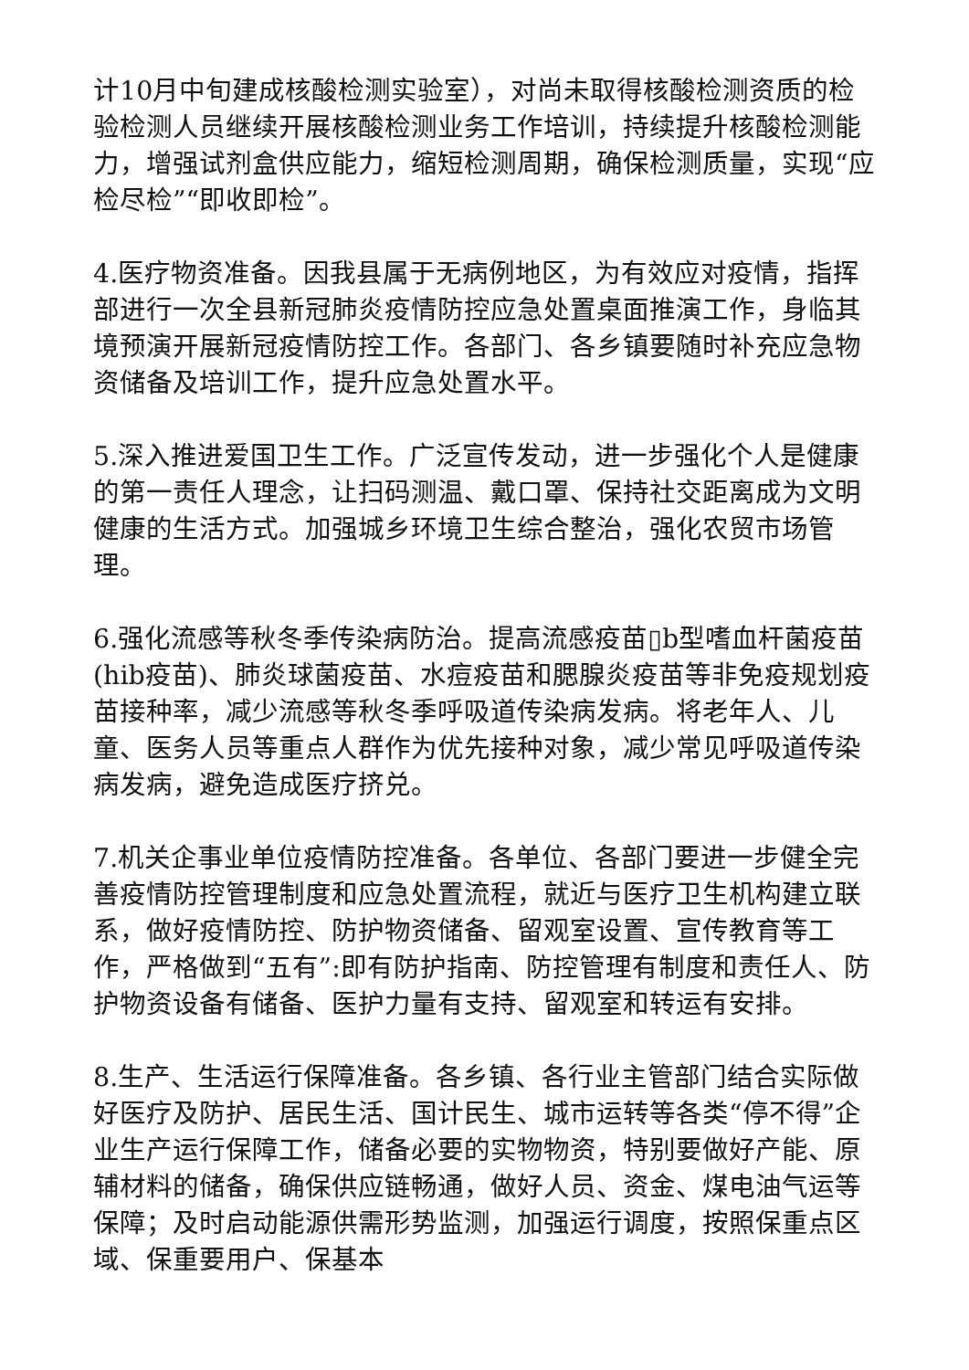计10月中旬建成核酸检测实验室），对尚未取得核酸检测资质的检验检测人员继续开展核酸检测业务工作培训，持续提升核酸检测能力，增强试剂盒供应能力，缩短检测周期，确保检测质量，实现“应检尽检”“即收即检”。
4.医疗物资准备。因我县属于无病例地区，为有效应对疫情，指挥部进行一次全县新冠肺炎疫情防控应急处置桌面推演工作，身临其境预演开展新冠疫情防控工作。各部门、各乡镇要随时补充应急物资储备及培训工作，提升应急处置水平。
5.深入推进爱国卫生工作。广泛宣传发动，进一步强化个人是健康的第一责任人理念，让扫码测温、戴口罩、保持社交距离成为文明健康的生活方式。加强城乡环境卫生综合整治，强化农贸市场管理。
6.强化流感等秋冬季传染病防治。提高流感疫苗▯b型嗜血杆菌疫苗(hib疫苗)、肺炎球菌疫苗、水痘疫苗和腮腺炎疫苗等非免疫规划疫苗接种率，减少流感等秋冬季呼吸道传染病发病。将老年人、儿童、医务人员等重点人群作为优先接种对象，减少常见呼吸道传染病发病，避免造成医疗挤兑。
7.机关企事业单位疫情防控准备。各单位、各部门要进一步健全完善疫情防控管理制度和应急处置流程，就近与医疗卫生机构建立联系，做好疫情防控、防护物资储备、留观室设置、宣传教育等工作，严格做到“五有”:即有防护指南、防控管理有制度和责任人、防护物资设备有储备、医护力量有支持、留观室和转运有安排。
8.生产、生活运行保障准备。各乡镇、各行业主管部门结合实际做好医疗及防护、居民生活、国计民生、城市运转等各类“停不得”企业生产运行保障工作，储备必要的实物物资，特别要做好产能、原辅材料的储备，确保供应链畅通，做好人员、资金、煤电油气运等保障；及时启动能源供需形势监测，加强运行调度，按照保重点区域、保重要用户、保基本